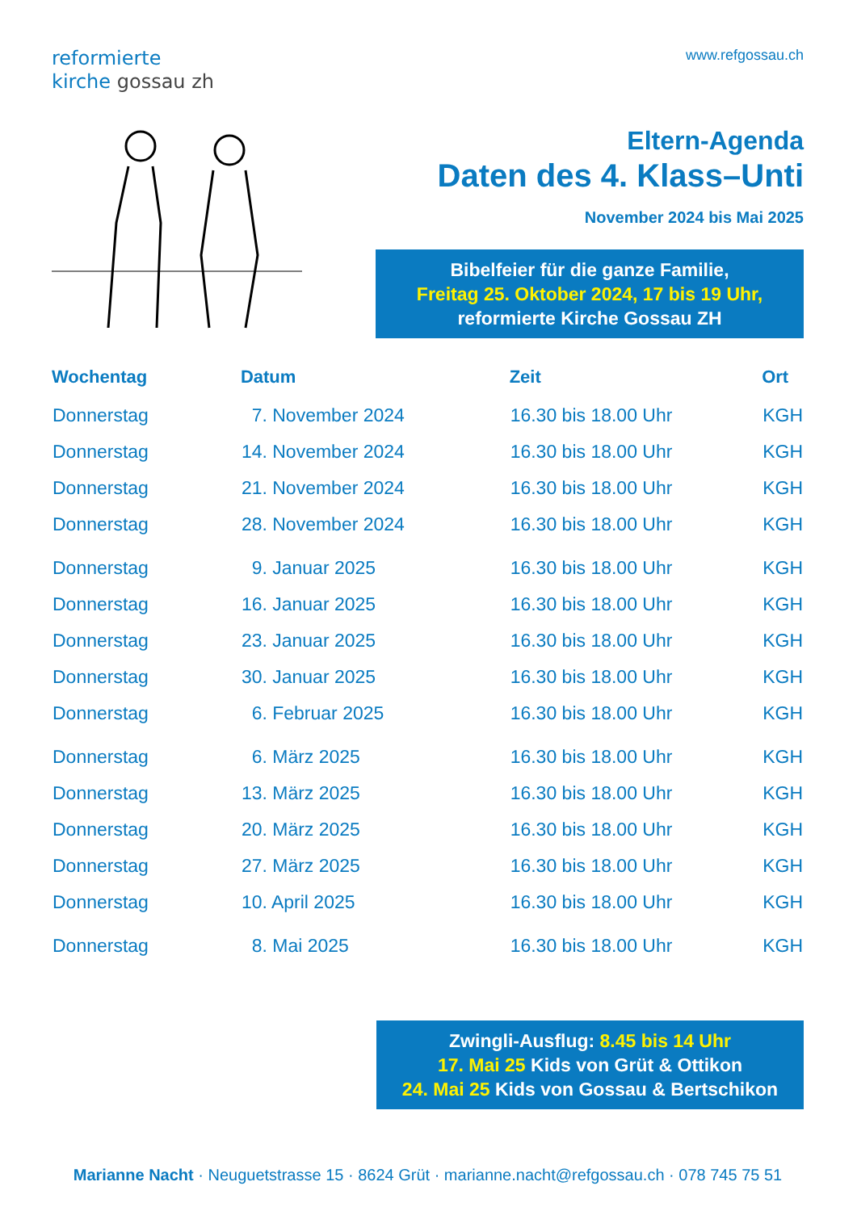reformierte
kirche gossau zh
www.refgossau.ch
Eltern-Agenda
Daten des 4. Klass–Unti
November 2024 bis Mai 2025
Bibelfeier für die ganze Familie,
Freitag 25. Oktober 2024, 17 bis 19 Uhr,
reformierte Kirche Gossau ZH
| Wochentag | Datum | Zeit | Ort |
| --- | --- | --- | --- |
| Donnerstag | 7. November 2024 | 16.30 bis 18.00 Uhr | KGH |
| Donnerstag | 14. November 2024 | 16.30 bis 18.00 Uhr | KGH |
| Donnerstag | 21. November 2024 | 16.30 bis 18.00 Uhr | KGH |
| Donnerstag | 28. November 2024 | 16.30 bis 18.00 Uhr | KGH |
| Donnerstag | 9. Januar 2025 | 16.30 bis 18.00 Uhr | KGH |
| Donnerstag | 16. Januar 2025 | 16.30 bis 18.00 Uhr | KGH |
| Donnerstag | 23. Januar 2025 | 16.30 bis 18.00 Uhr | KGH |
| Donnerstag | 30. Januar 2025 | 16.30 bis 18.00 Uhr | KGH |
| Donnerstag | 6. Februar 2025 | 16.30 bis 18.00 Uhr | KGH |
| Donnerstag | 6. März 2025 | 16.30 bis 18.00 Uhr | KGH |
| Donnerstag | 13. März 2025 | 16.30 bis 18.00 Uhr | KGH |
| Donnerstag | 20. März 2025 | 16.30 bis 18.00 Uhr | KGH |
| Donnerstag | 27. März 2025 | 16.30 bis 18.00 Uhr | KGH |
| Donnerstag | 10. April 2025 | 16.30 bis 18.00 Uhr | KGH |
| Donnerstag | 8. Mai 2025 | 16.30 bis 18.00 Uhr | KGH |
Zwingli-Ausflug: 8.45 bis 14 Uhr
17. Mai 25 Kids von Grüt & Ottikon
24. Mai 25 Kids von Gossau & Bertschikon
Marianne Nacht · Neuguetstrasse 15 · 8624 Grüt · marianne.nacht@refgossau.ch · 078 745 75 51